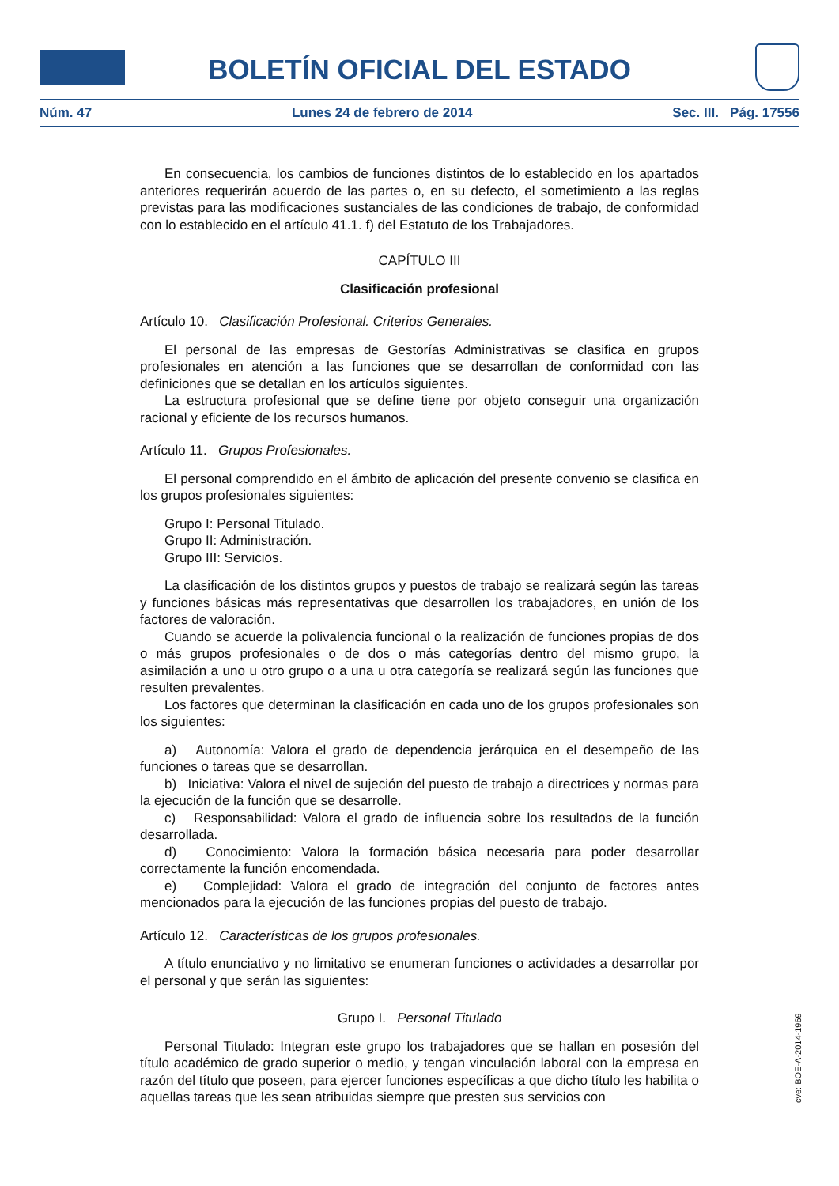BOLETÍN OFICIAL DEL ESTADO
Núm. 47 Lunes 24 de febrero de 2014 Sec. III. Pág. 17556
En consecuencia, los cambios de funciones distintos de lo establecido en los apartados anteriores requerirán acuerdo de las partes o, en su defecto, el sometimiento a las reglas previstas para las modificaciones sustanciales de las condiciones de trabajo, de conformidad con lo establecido en el artículo 41.1. f) del Estatuto de los Trabajadores.
CAPÍTULO III
Clasificación profesional
Artículo 10. Clasificación Profesional. Criterios Generales.
El personal de las empresas de Gestorías Administrativas se clasifica en grupos profesionales en atención a las funciones que se desarrollan de conformidad con las definiciones que se detallan en los artículos siguientes.
La estructura profesional que se define tiene por objeto conseguir una organización racional y eficiente de los recursos humanos.
Artículo 11. Grupos Profesionales.
El personal comprendido en el ámbito de aplicación del presente convenio se clasifica en los grupos profesionales siguientes:
Grupo I: Personal Titulado.
Grupo II: Administración.
Grupo III: Servicios.
La clasificación de los distintos grupos y puestos de trabajo se realizará según las tareas y funciones básicas más representativas que desarrollen los trabajadores, en unión de los factores de valoración.
Cuando se acuerde la polivalencia funcional o la realización de funciones propias de dos o más grupos profesionales o de dos o más categorías dentro del mismo grupo, la asimilación a uno u otro grupo o a una u otra categoría se realizará según las funciones que resulten prevalentes.
Los factores que determinan la clasificación en cada uno de los grupos profesionales son los siguientes:
a) Autonomía: Valora el grado de dependencia jerárquica en el desempeño de las funciones o tareas que se desarrollan.
b) Iniciativa: Valora el nivel de sujeción del puesto de trabajo a directrices y normas para la ejecución de la función que se desarrolle.
c) Responsabilidad: Valora el grado de influencia sobre los resultados de la función desarrollada.
d) Conocimiento: Valora la formación básica necesaria para poder desarrollar correctamente la función encomendada.
e) Complejidad: Valora el grado de integración del conjunto de factores antes mencionados para la ejecución de las funciones propias del puesto de trabajo.
Artículo 12. Características de los grupos profesionales.
A título enunciativo y no limitativo se enumeran funciones o actividades a desarrollar por el personal y que serán las siguientes:
Grupo I. Personal Titulado
Personal Titulado: Integran este grupo los trabajadores que se hallan en posesión del título académico de grado superior o medio, y tengan vinculación laboral con la empresa en razón del título que poseen, para ejercer funciones específicas a que dicho título les habilita o aquellas tareas que les sean atribuidas siempre que presten sus servicios con
cve: BOE-A-2014-1969